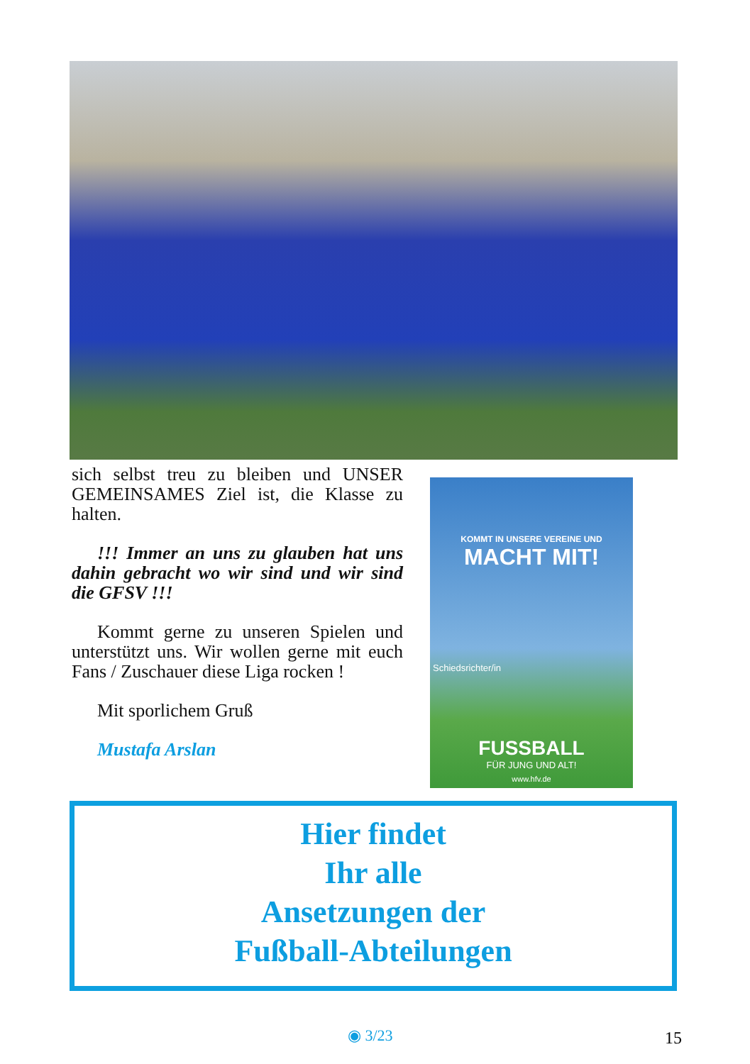sich selbst treu zu bleiben und UNSER GEMEINSAMES Ziel ist, die Klasse zu halten.
!!! Immer an uns zu glauben hat uns dahin gebracht wo wir sind und wir sind die GFSV !!!
Kommt gerne zu unseren Spielen und unterstützt uns. Wir wollen gerne mit euch Fans / Zuschauer diese Liga rocken !
Mit sporlichem Gruß
Mustafa Arslan
KOMMT IN UNSERE VEREINE UND
MACHT MIT!
Schiedsrichter/in
FUSSBALL
FÜR JUNG UND ALT!
www.hfv.de
Hier findet
Ihr alle
Ansetzungen der
Fußball-Abteilungen
◉ 3/23 15